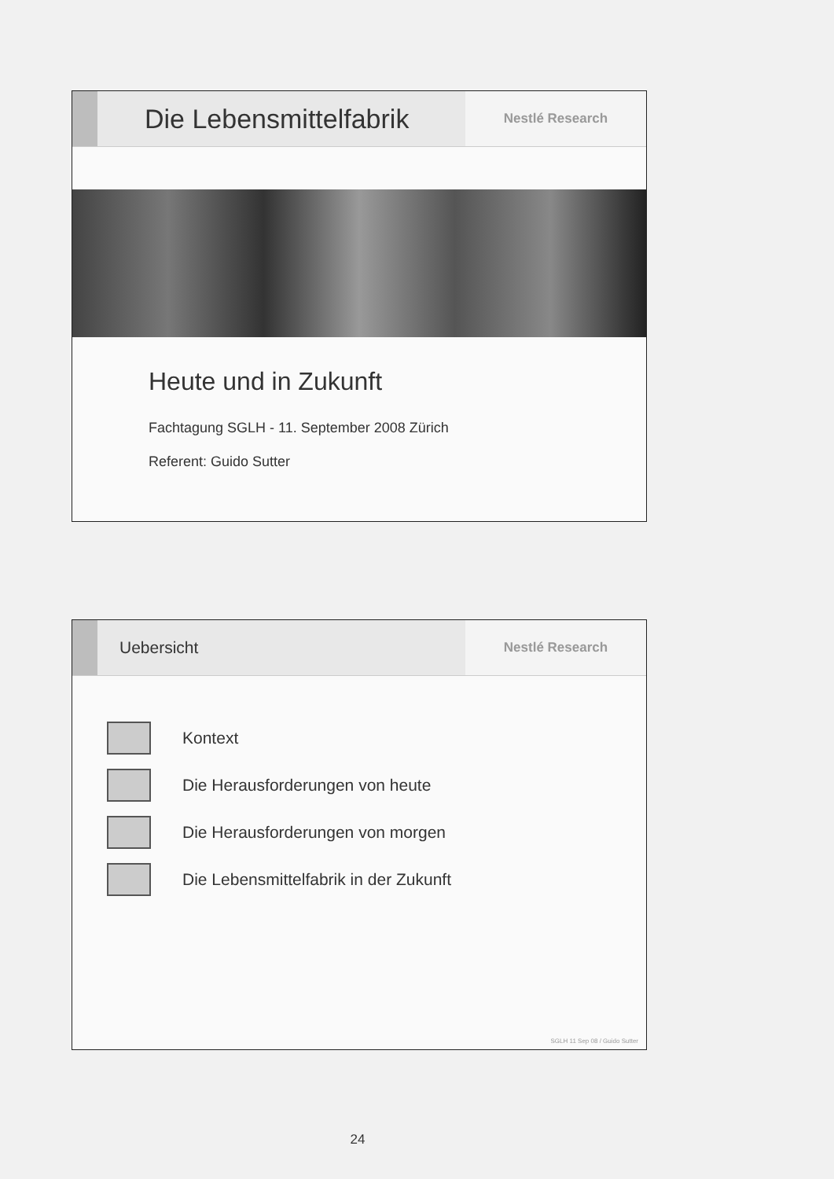Die Lebensmittelfabrik
Nestlé Research
Heute und in Zukunft
Fachtagung SGLH - 11. September 2008 Zürich
Referent: Guido Sutter
Uebersicht
Nestlé Research
Kontext
Die Herausforderungen von heute
Die Herausforderungen von morgen
Die Lebensmittelfabrik in der Zukunft
SGLH 11 Sep 08 / Guido Sutter
24